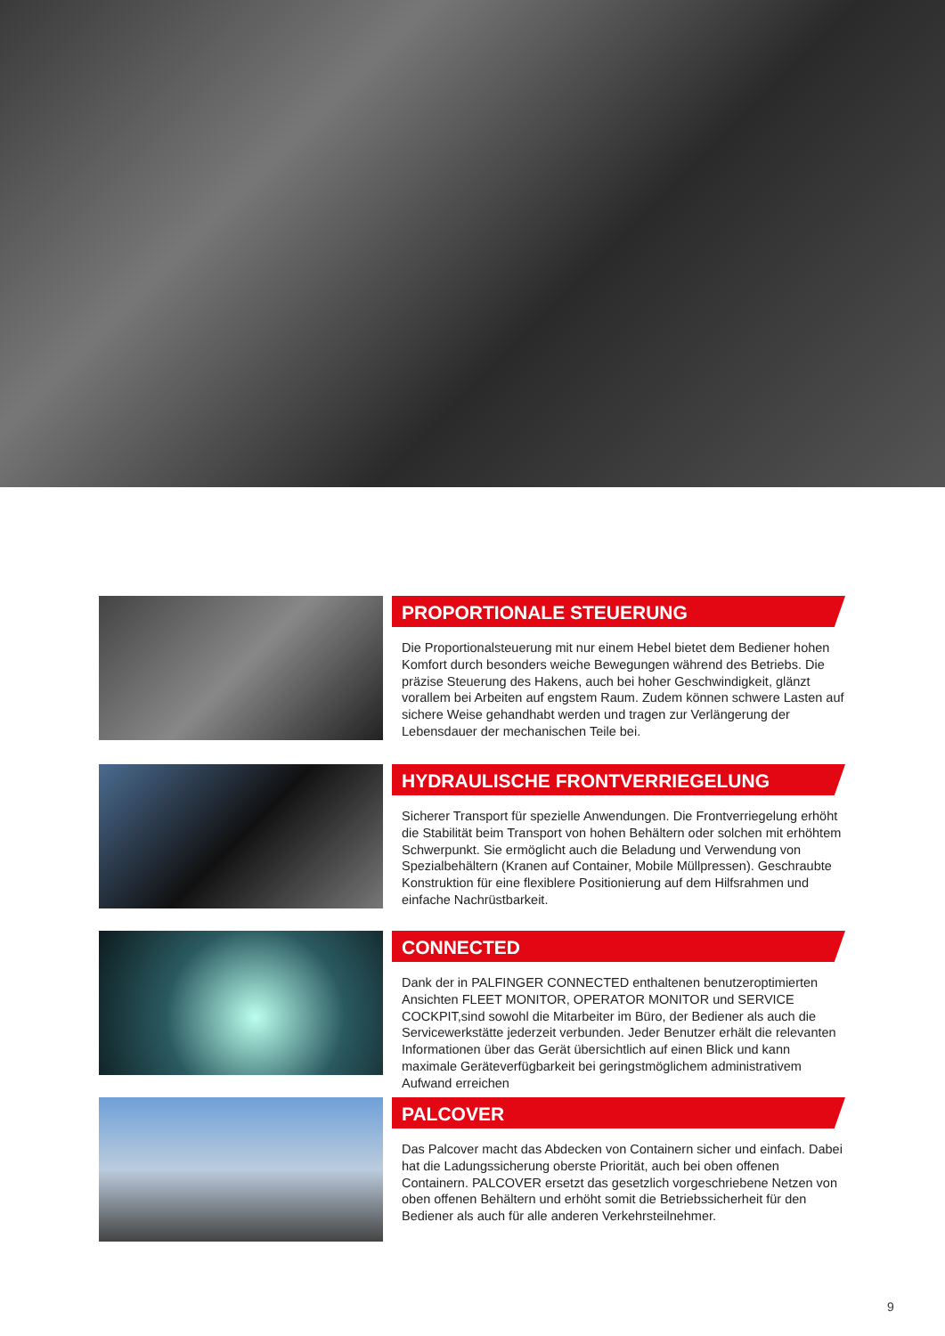PROPORTIONALE STEUERUNG
Die Proportionalsteuerung mit nur einem Hebel bietet dem Bediener hohen Komfort durch besonders weiche Bewegungen während des Betriebs. Die präzise Steuerung des Hakens, auch bei hoher Geschwindigkeit, glänzt vorallem bei Arbeiten auf engstem Raum. Zudem können schwere Lasten auf sichere Weise gehandhabt werden und tragen zur Verlängerung der Lebensdauer der mechanischen Teile bei.
HYDRAULISCHE FRONTVERRIEGELUNG
Sicherer Transport für spezielle Anwendungen. Die Frontverriegelung erhöht die Stabilität beim Transport von hohen Behältern oder solchen mit erhöhtem Schwerpunkt. Sie ermöglicht auch die Beladung und Verwendung von Spezialbehältern (Kranen auf Container, Mobile Müllpressen). Geschraubte Konstruktion für eine flexiblere Positionierung auf dem Hilfsrahmen und einfache Nachrüstbarkeit.
CONNECTED
Dank der in PALFINGER CONNECTED enthaltenen benutzeroptimierten Ansichten FLEET MONITOR, OPERATOR MONITOR und SERVICE COCKPIT,sind sowohl die Mitarbeiter im Büro, der Bediener als auch die Servicewerkstätte jederzeit verbunden. Jeder Benutzer erhält die relevanten Informationen über das Gerät übersichtlich auf einen Blick und kann maximale Geräteverfügbarkeit bei geringstmöglichem administrativem Aufwand erreichen
PALCOVER
Das Palcover macht das Abdecken von Containern sicher und einfach. Dabei hat die Ladungssicherung oberste Priorität, auch bei oben offenen Containern. PALCOVER ersetzt das gesetzlich vorgeschriebene Netzen von oben offenen Behältern und erhöht somit die Betriebssicherheit für den Bediener als auch für alle anderen Verkehrsteilnehmer.
9